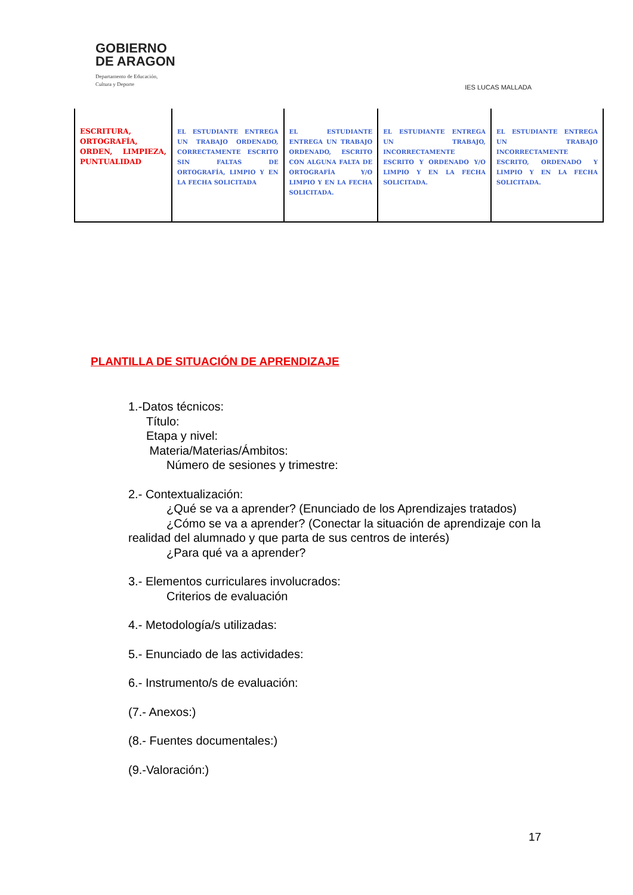GOBIERNO
DE ARAGON
Departamento de Educación,
Cultura y Deporte
IES LUCAS MALLADA
| ESCRITURA, ORTOGRAFÍA, ORDEN, LIMPIEZA, PUNTUALIDAD | EL ESTUDIANTE ENTREGA UN TRABAJO ORDENADO, CORRECTAMENTE ESCRITO SIN FALTAS DE ORTOGRAFÍA, LIMPIO Y EN LA FECHA SOLICITADA | EL ESTUDIANTE ENTREGA UN TRABAJO ORDENADO, ESCRITO CON ALGUNA FALTA DE ORTOGRAFÍA Y/O LIMPIO Y EN LA FECHA SOLICITADA. | EL ESTUDIANTE ENTREGA UN TRABAJO, INCORRECTAMENTE ESCRITO Y ORDENADO Y/O LIMPIO Y EN LA FECHA SOLICITADA. | EL ESTUDIANTE ENTREGA UN TRABAJO INCORRECTAMENTE ESCRITO, ORDENADO Y LIMPIO Y EN LA FECHA SOLICITADA. |
PLANTILLA DE SITUACIÓN DE APRENDIZAJE
1.-Datos técnicos:
Título:
Etapa y nivel:
Materia/Materias/Ámbitos:
Número de sesiones y trimestre:
2.- Contextualización:
¿Qué se va a aprender? (Enunciado de los Aprendizajes tratados)
¿Cómo se va a aprender? (Conectar la situación de aprendizaje con la realidad del alumnado y que parta de sus centros de interés)
¿Para qué va a aprender?
3.- Elementos curriculares involucrados:
Criterios de evaluación
4.- Metodología/s utilizadas:
5.- Enunciado de las actividades:
6.- Instrumento/s de evaluación:
(7.- Anexos:)
(8.- Fuentes documentales:)
(9.-Valoración:)
17